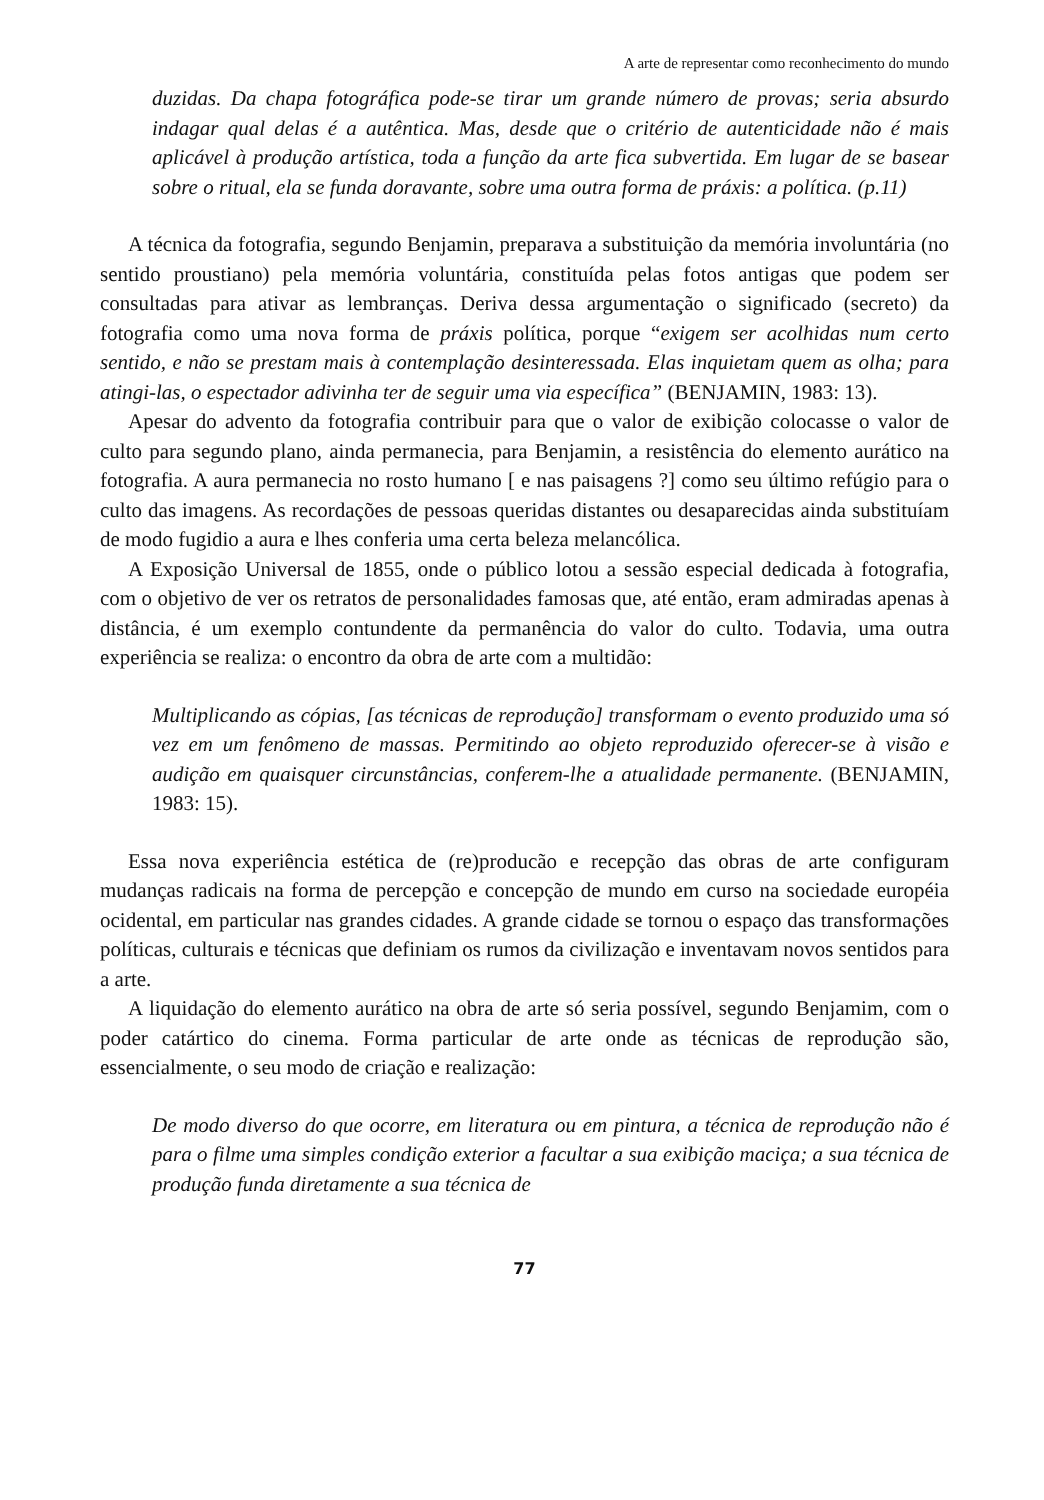A arte de representar como reconhecimento do mundo
duzidas. Da chapa fotográfica pode-se tirar um grande número de provas; seria absurdo indagar qual delas é a autêntica. Mas, desde que o critério de autenticidade não é mais aplicável à produção artística, toda a função da arte fica subvertida. Em lugar de se basear sobre o ritual, ela se funda doravante, sobre uma outra forma de práxis: a política. (p.11)
A técnica da fotografia, segundo Benjamin, preparava a substituição da memória involuntária (no sentido proustiano) pela memória voluntária, constituída pelas fotos antigas que podem ser consultadas para ativar as lembranças. Deriva dessa argumentação o significado (secreto) da fotografia como uma nova forma de práxis política, porque “exigem ser acolhidas num certo sentido, e não se prestam mais à contemplação desinteressada. Elas inquietam quem as olha; para atingi-las, o espectador adivinha ter de seguir uma via específica” (BENJAMIN, 1983: 13).
Apesar do advento da fotografia contribuir para que o valor de exibição colocasse o valor de culto para segundo plano, ainda permanecia, para Benjamin, a resistência do elemento aurático na fotografia. A aura permanecia no rosto humano [ e nas paisagens ?] como seu último refúgio para o culto das imagens. As recordações de pessoas queridas distantes ou desaparecidas ainda substituíam de modo fugidio a aura e lhes conferia uma certa beleza melancólica.
A Exposição Universal de 1855, onde o público lotou a sessão especial dedicada à fotografia, com o objetivo de ver os retratos de personalidades famosas que, até então, eram admiradas apenas à distância, é um exemplo contundente da permanência do valor do culto. Todavia, uma outra experiência se realiza: o encontro da obra de arte com a multidão:
Multiplicando as cópias, [as técnicas de reprodução] transformam o evento produzido uma só vez em um fenômeno de massas. Permitindo ao objeto reproduzido oferecer-se à visão e audição em quaisquer circunstâncias, conferem-lhe a atualidade permanente. (BENJAMIN, 1983: 15).
Essa nova experiência estética de (re)producão e recepção das obras de arte configuram mudanças radicais na forma de percepção e concepção de mundo em curso na sociedade européia ocidental, em particular nas grandes cidades. A grande cidade se tornou o espaço das transformações políticas, culturais e técnicas que definiam os rumos da civilização e inventavam novos sentidos para a arte.
A liquidação do elemento aurático na obra de arte só seria possível, segundo Benjamim, com o poder catártico do cinema. Forma particular de arte onde as técnicas de reprodução são, essencialmente, o seu modo de criação e realização:
De modo diverso do que ocorre, em literatura ou em pintura, a técnica de reprodução não é para o filme uma simples condição exterior a facultar a sua exibição maciça; a sua técnica de produção funda diretamente a sua técnica de
77